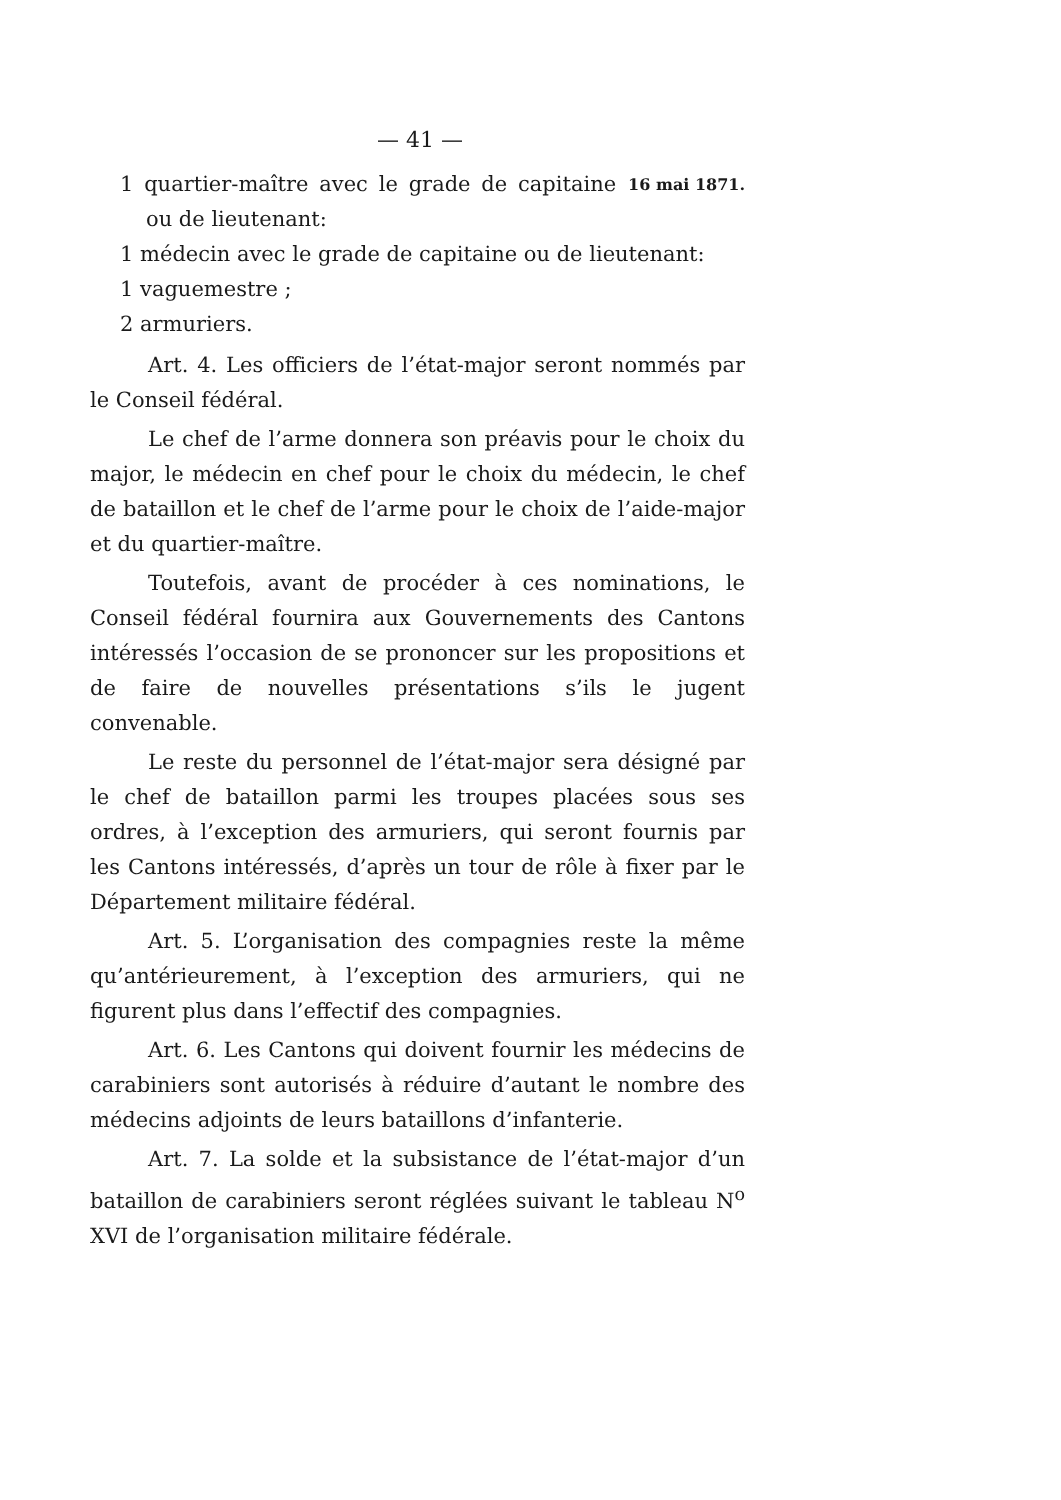— 41 —
1 quartier-maître avec le grade de capitaine ou de lieutenant:
16 mai 1871.
1 médecin avec le grade de capitaine ou de lieutenant:
1 vaguemestre ;
2 armuriers.
Art. 4. Les officiers de l’état-major seront nommés par le Conseil fédéral.
Le chef de l’arme donnera son préavis pour le choix du major, le médecin en chef pour le choix du médecin, le chef de bataillon et le chef de l’arme pour le choix de l’aide-major et du quartier-maître.
Toutefois, avant de procéder à ces nominations, le Conseil fédéral fournira aux Gouvernements des Cantons intéressés l’occasion de se prononcer sur les propositions et de faire de nouvelles présentations s’ils le jugent convenable.
Le reste du personnel de l’état-major sera désigné par le chef de bataillon parmi les troupes placées sous ses ordres, à l’exception des armuriers, qui seront fournis par les Cantons intéressés, d’après un tour de rôle à fixer par le Département militaire fédéral.
Art. 5. L’organisation des compagnies reste la même qu’antérieurement, à l’exception des armuriers, qui ne figurent plus dans l’effectif des compagnies.
Art. 6. Les Cantons qui doivent fournir les médecins de carabiniers sont autorisés à réduire d’autant le nombre des médecins adjoints de leurs bataillons d’infanterie.
Art. 7. La solde et la subsistance de l’état-major d’un bataillon de carabiniers seront réglées suivant le tableau N<sup>o</sup> XVI de l’organisation militaire fédérale.